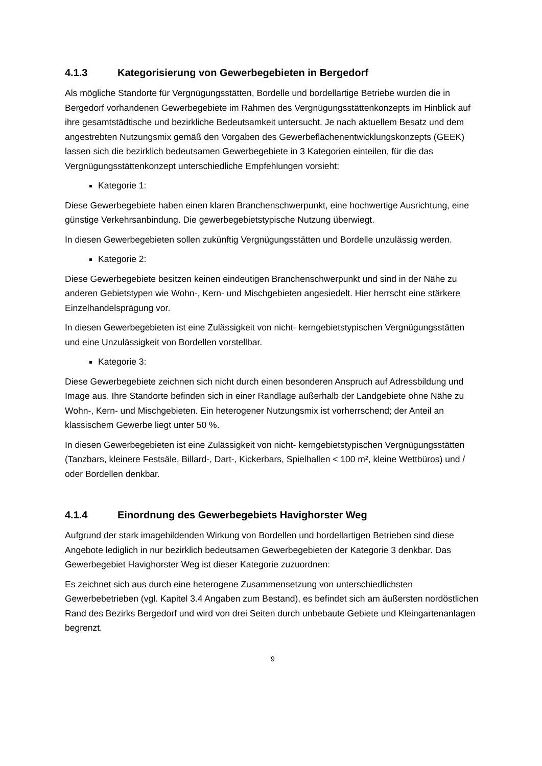4.1.3 Kategorisierung von Gewerbegebieten in Bergedorf
Als mögliche Standorte für Vergnügungsstätten, Bordelle und bordellartige Betriebe wurden die in Bergedorf vorhandenen Gewerbegebiete im Rahmen des Vergnügungsstättenkonzepts im Hinblick auf ihre gesamtstädtische und bezirkliche Bedeutsamkeit untersucht. Je nach aktuellem Besatz und dem angestrebten Nutzungsmix gemäß den Vorgaben des Gewerbeflächenentwicklungskonzepts (GEEK) lassen sich die bezirklich bedeutsamen Gewerbegebiete in 3 Kategorien einteilen, für die das Vergnügungsstättenkonzept unterschiedliche Empfehlungen vorsieht:
Kategorie 1:
Diese Gewerbegebiete haben einen klaren Branchenschwerpunkt, eine hochwertige Ausrichtung, eine günstige Verkehrsanbindung. Die gewerbegebietstypische Nutzung überwiegt.
In diesen Gewerbegebieten sollen zukünftig Vergnügungsstätten und Bordelle unzulässig werden.
Kategorie 2:
Diese Gewerbegebiete besitzen keinen eindeutigen Branchenschwerpunkt und sind in der Nähe zu anderen Gebietstypen wie Wohn-, Kern- und Mischgebieten angesiedelt. Hier herrscht eine stärkere Einzelhandelsprägung vor.
In diesen Gewerbegebieten ist eine Zulässigkeit von nicht- kerngebietstypischen Vergnügungsstätten und eine Unzulässigkeit von Bordellen vorstellbar.
Kategorie 3:
Diese Gewerbegebiete zeichnen sich nicht durch einen besonderen Anspruch auf Adressbildung und Image aus. Ihre Standorte befinden sich in einer Randlage außerhalb der Landgebiete ohne Nähe zu Wohn-, Kern- und Mischgebieten. Ein heterogener Nutzungsmix ist vorherrschend; der Anteil an klassischem Gewerbe liegt unter 50 %.
In diesen Gewerbegebieten ist eine Zulässigkeit von nicht- kerngebietstypischen Vergnügungsstätten (Tanzbars, kleinere Festsäle, Billard-, Dart-, Kickerbars, Spielhallen < 100 m², kleine Wettbüros) und / oder Bordellen denkbar.
4.1.4 Einordnung des Gewerbegebiets Havighorster Weg
Aufgrund der stark imagebildenden Wirkung von Bordellen und bordellartigen Betrieben sind diese Angebote lediglich in nur bezirklich bedeutsamen Gewerbegebieten der Kategorie 3 denkbar. Das Gewerbegebiet Havighorster Weg ist dieser Kategorie zuzuordnen:
Es zeichnet sich aus durch eine heterogene Zusammensetzung von unterschiedlichsten Gewerbebetrieben (vgl. Kapitel 3.4 Angaben zum Bestand), es befindet sich am äußersten nordöstlichen Rand des Bezirks Bergedorf und wird von drei Seiten durch unbebaute Gebiete und Kleingartenanlagen begrenzt.
9